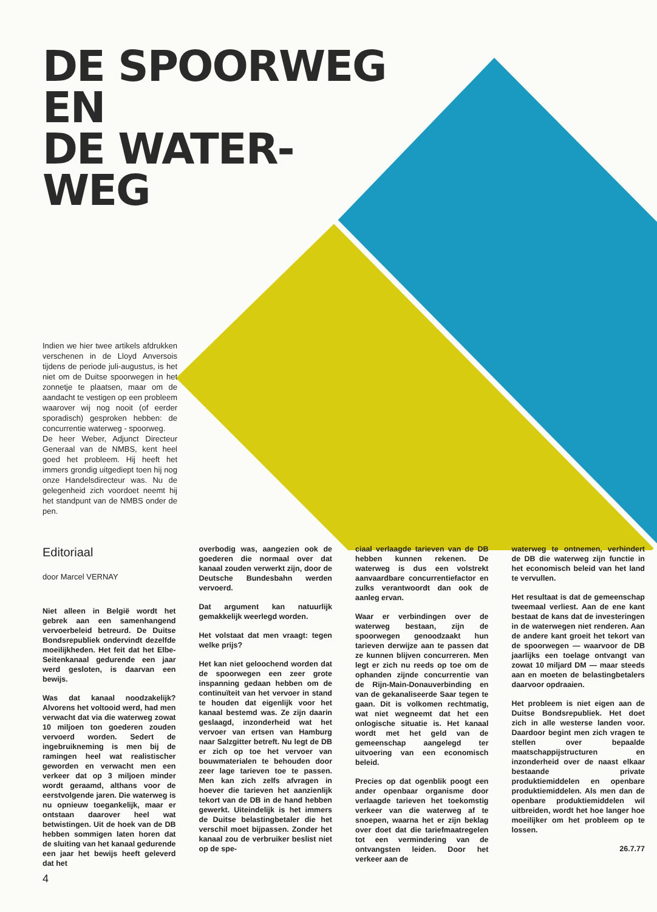DE SPOORWEG
EN
DE WATER-
WEG
Indien we hier twee artikels afdrukken verschenen in de Lloyd Anversois tijdens de periode juli-augustus, is het niet om de Duitse spoorwegen in het zonnetje te plaatsen, maar om de aandacht te vestigen op een probleem waarover wij nog nooit (of eerder sporadisch) gesproken hebben: de concurrentie waterweg - spoorweg.
De heer Weber, Adjunct Directeur Generaal van de NMBS, kent heel goed het probleem. Hij heeft het immers grondig uitgediept toen hij nog onze Handelsdirecteur was. Nu de gelegenheid zich voordoet neemt hij het standpunt van de NMBS onder de pen.
Editoriaal
door Marcel VERNAY
Niet alleen in België wordt het gebrek aan een samenhangend vervoerbeleid betreurd. De Duitse Bondsrepubliek ondervindt dezelfde moeilijkheden. Het feit dat het Elbe-Seitenkanaal gedurende een jaar werd gesloten, is daarvan een bewijs.
Was dat kanaal noodzakelijk? Alvorens het voltooid werd, had men verwacht dat via die waterweg zowat 10 miljoen ton goederen zouden vervoerd worden. Sedert de ingebruikneming is men bij de ramingen heel wat realistischer geworden en verwacht men een verkeer dat op 3 miljoen minder wordt geraamd, althans voor de eerstvolgende jaren. Die waterweg is nu opnieuw toegankelijk, maar er ontstaan daarover heel wat betwistingen. Uit de hoek van de DB hebben sommigen laten horen dat de sluiting van het kanaal gedurende een jaar het bewijs heeft geleverd dat het
overbodig was, aangezien ook de goederen die normaal over dat kanaal zouden verwerkt zijn, door de Deutsche Bundesbahn werden vervoerd.
Dat argument kan natuurlijk gemakkelijk weerlegd worden.
Het volstaat dat men vraagt: tegen welke prijs?
Het kan niet geloochend worden dat de spoorwegen een zeer grote inspanning gedaan hebben om de continuïteit van het vervoer in stand te houden dat eigenlijk voor het kanaal bestemd was. Ze zijn daarin geslaagd, inzonderheid wat het vervoer van ertsen van Hamburg naar Salzgitter betreft. Nu legt de DB er zich op toe het vervoer van bouwmaterialen te behouden door zeer lage tarieven toe te passen. Men kan zich zelfs afvragen in hoever die tarieven het aanzienlijk tekort van de DB in de hand hebben gewerkt. Uiteindelijk is het immers de Duitse belastingbetaler die het verschil moet bijpassen. Zonder het kanaal zou de verbruiker beslist niet op de spe-
ciaal verlaagde tarieven van de DB hebben kunnen rekenen. De waterweg is dus een volstrekt aanvaardbare concurrentiefactor en zulks verantwoordt dan ook de aanleg ervan.
Waar er verbindingen over de waterweg bestaan, zijn de spoorwegen genoodzaakt hun tarieven derwijze aan te passen dat ze kunnen blijven concurreren. Men legt er zich nu reeds op toe om de ophanden zijnde concurrentie van de Rijn-Main-Donauverbinding en van de gekanaliseerde Saar tegen te gaan. Dit is volkomen rechtmatig, wat niet wegneemt dat het een onlogische situatie is. Het kanaal wordt met het geld van de gemeenschap aangelegd ter uitvoering van een economisch beleid.
Precies op dat ogenblik poogt een ander openbaar organisme door verlaagde tarieven het toekomstig verkeer van die waterweg af te snoepen, waarna het er zijn beklag over doet dat die tariefmaatregelen tot een vermindering van de ontvangsten leiden. Door het verkeer aan de
waterweg te ontnemen, verhindert de DB die waterweg zijn functie in het economisch beleid van het land te vervullen.
Het resultaat is dat de gemeenschap tweemaal verliest. Aan de ene kant bestaat de kans dat de investeringen in de waterwegen niet renderen. Aan de andere kant groeit het tekort van de spoorwegen — waarvoor de DB jaarlijks een toelage ontvangt van zowat 10 miljard DM — maar steeds aan en moeten de belastingbetalers daarvoor opdraaien.
Het probleem is niet eigen aan de Duitse Bondsrepubliek. Het doet zich in alle westerse landen voor. Daardoor begint men zich vragen te stellen over bepaalde maatschappijstructuren en inzonderheid over de naast elkaar bestaande private produktiemiddelen en openbare produktiemiddelen. Als men dan de openbare produktiemiddelen wil uitbreiden, wordt het hoe langer hoe moeilijker om het probleem op te lossen.
26.7.77
4